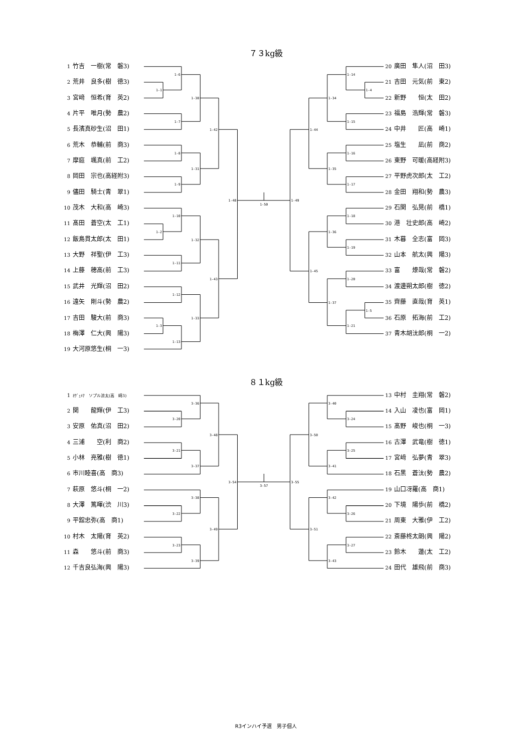７３kg級
1 竹吉　一樹(常　磐3)
2 荒井　良多(樹　徳3)
3 宮﨑　恒希(育　英2)
4 片平　唯月(勢　農2)
5 長濱真砂生(沼　田1)
6 荒木　恭輔(前　商3)
7 摩庭　颯真(前　工2)
8 岡田　宗也(高経附3)
9 儘田　騎士(青　翠1)
10 茂木　大和(高　崎3)
11 髙田　蒼空(太　工1)
12 飯島貫太郎(太　田1)
13 大野　祥聖(伊　工3)
14 上藤　穂高(前　工3)
15 武井　光輝(沼　田2)
16 遠矢　剛斗(勢　農2)
17 吉田　駿大(前　商3)
18 梅澤　仁大(興　陽3)
19 大河原悠生(桐　一3)
1-1
1-6
1-7
1-30
1-8
1-9
1-31
1-42
1-10
1-2
1-11
1-32
1-12
1-3
1-13
1-33
1-43
1-48
1-50
1-14
1-4
1-34
1-15
1-44
1-16
1-35
1-17
1-49
1-18
1-36
1-19
1-45
1-20
1-37
1-5
1-21
20 廣田　隼人(沼　田3)
21 吉田　元気(前　東2)
22 新野　　恒(太　田2)
23 福島　浩輝(常　磐3)
24 中井　　匠(高　崎1)
25 塩生　　凪(前　商2)
26 東野　可暖(高経附3)
27 平野虎次郎(太　工2)
28 金田　翔和(勢　農3)
29 石関　弘晃(前　橋1)
30 港　壮史郎(高　崎2)
31 木暮　全志(富　岡3)
32 山本　航太(興　陽3)
33 富　　燎哉(常　磐2)
34 渡邊朔太郎(樹　徳2)
35 齊藤　直哉(育　英1)
36 石原　拓海(前　工2)
37 青木胡汰郎(桐　一2)
８１kg級
1 ｵｹﾞｪﾒﾅ　ソプル涼太(高　崎3)
2 関　　龍輝(伊　工3)
3 安原　佑真(沼　田2)
4 三浦　　空(利　商2)
5 小林　亮雅(樹　徳1)
6 市川睦喜(高　商3)
7 萩原　悠斗(桐　一2)
8 大澤　篤暉(渋　川3)
9 平舘忠弥(高　商1)
10 村木　太陽(育　英2)
11 森　　悠斗(前　商3)
12 千吉良弘海(興　陽3)
3-36
3-20
3-48
3-21
3-37
3-54
3-38
3-22
3-49
3-23
3-39
3-57
3-40
3-24
3-50
3-25
3-41
3-55
3-42
3-26
3-51
3-27
3-43
13 中村　圭翔(常　磐2)
14 入山　凌也(富　岡1)
15 髙野　峻也(桐　一3)
16 古澤　武竜(樹　徳1)
17 宮﨑　弘夢(青　翠3)
18 石黒　蒼汰(勢　農2)
19 山口冴羅(高　商1)
20 下境　陽歩(前　橋2)
21 周東　大雅(伊　工2)
22 斎藤柊太朗(興　陽2)
23 鈴木　　蓮(太　工2)
24 田代　雄飛(前　商3)
R3インハイ予選　男子個人